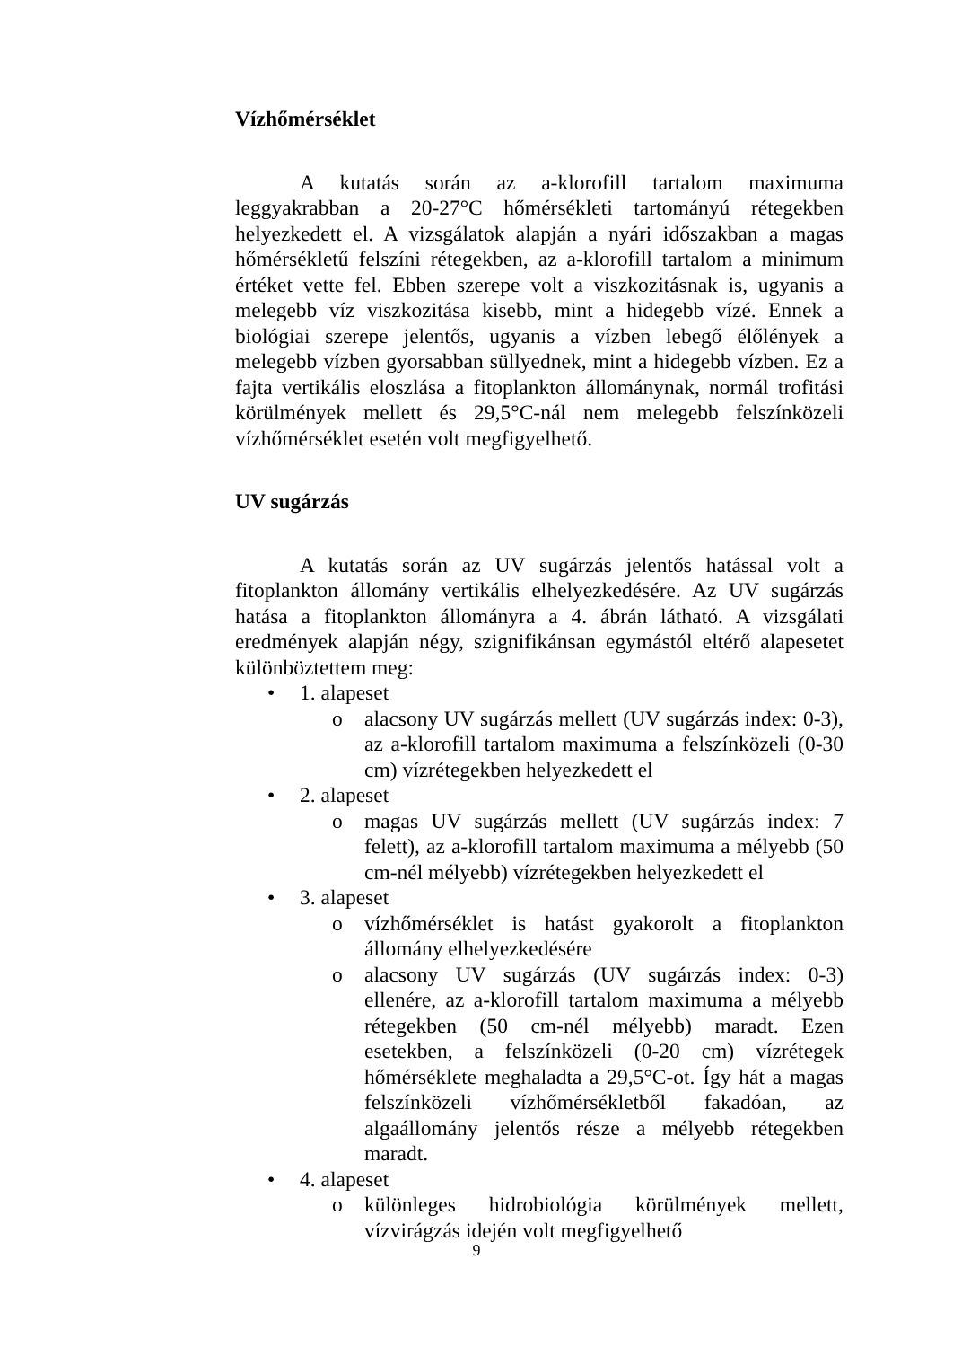Vízhőmérséklet
A kutatás során az a-klorofill tartalom maximuma leggyakrabban a 20-27°C hőmérsékleti tartományú rétegekben helyezkedett el. A vizsgálatok alapján a nyári időszakban a magas hőmérsékletű felszíni rétegekben, az a-klorofill tartalom a minimum értéket vette fel. Ebben szerepe volt a viszkozitásnak is, ugyanis a melegebb víz viszkozitása kisebb, mint a hidegebb vízé. Ennek a biológiai szerepe jelentős, ugyanis a vízben lebegő élőlények a melegebb vízben gyorsabban süllyednek, mint a hidegebb vízben. Ez a fajta vertikális eloszlása a fitoplankton állománynak, normál trofitási körülmények mellett és 29,5°C-nál nem melegebb felszínközeli vízhőmérséklet esetén volt megfigyelhető.
UV sugárzás
A kutatás során az UV sugárzás jelentős hatással volt a fitoplankton állomány vertikális elhelyezkedésére. Az UV sugárzás hatása a fitoplankton állományra a 4. ábrán látható. A vizsgálati eredmények alapján négy, szignifikánsan egymástól eltérő alapesetet különböztettem meg:
• 1. alapeset
o alacsony UV sugárzás mellett (UV sugárzás index: 0-3), az a-klorofill tartalom maximuma a felszínközeli (0-30 cm) vízrétegekben helyezkedett el
• 2. alapeset
o magas UV sugárzás mellett (UV sugárzás index: 7 felett), az a-klorofill tartalom maximuma a mélyebb (50 cm-nél mélyebb) vízrétegekben helyezkedett el
• 3. alapeset
o vízhőmérséklet is hatást gyakorolt a fitoplankton állomány elhelyezkedésére
o alacsony UV sugárzás (UV sugárzás index: 0-3) ellenére, az a-klorofill tartalom maximuma a mélyebb rétegekben (50 cm-nél mélyebb) maradt. Ezen esetekben, a felszínközeli (0-20 cm) vízrétegek hőmérséklete meghaladta a 29,5°C-ot. Így hát a magas felszínközeli vízhőmérsékletből fakadóan, az algaállomány jelentős része a mélyebb rétegekben maradt.
• 4. alapeset
o különleges hidrobiológia körülmények mellett, vízvirágzás idején volt megfigyelhető
9